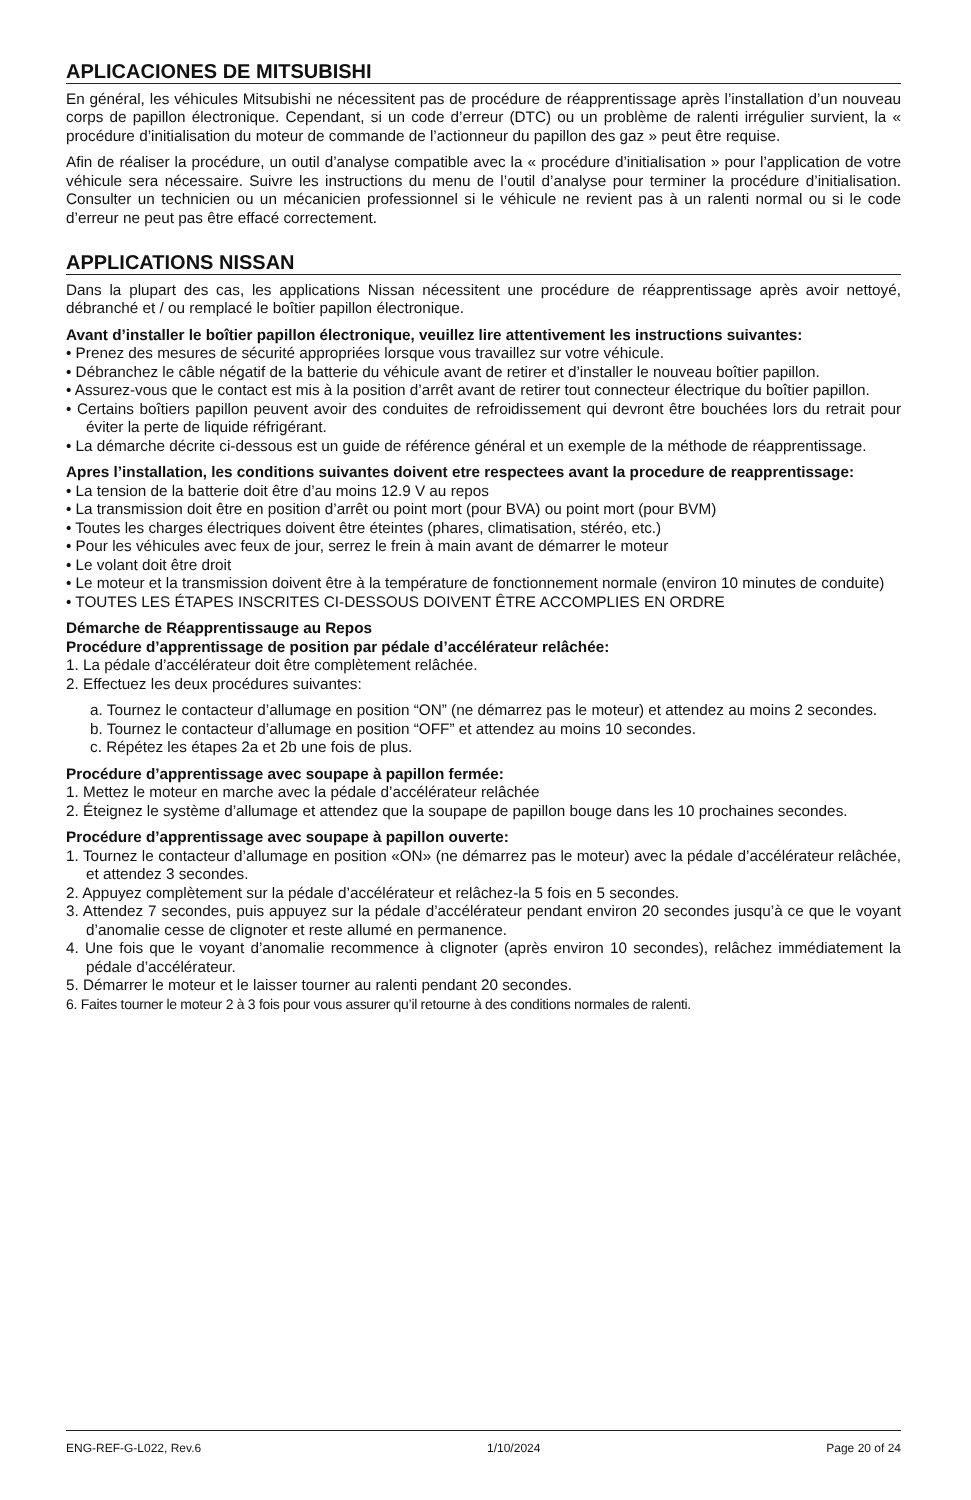APLICACIONES DE MITSUBISHI
En général, les véhicules Mitsubishi ne nécessitent pas de procédure de réapprentissage après l’installation d’un nouveau corps de papillon électronique. Cependant, si un code d’erreur (DTC) ou un problème de ralenti irrégulier survient, la « procédure d’initialisation du moteur de commande de l’actionneur du papillon des gaz » peut être requise.
Afin de réaliser la procédure, un outil d’analyse compatible avec la « procédure d’initialisation » pour l’application de votre véhicule sera nécessaire. Suivre les instructions du menu de l’outil d’analyse pour terminer la procédure d’initialisation. Consulter un technicien ou un mécanicien professionnel si le véhicule ne revient pas à un ralenti normal ou si le code d’erreur ne peut pas être effacé correctement.
APPLICATIONS NISSAN
Dans la plupart des cas, les applications Nissan nécessitent une procédure de réapprentissage après avoir nettoyé, débranché et / ou remplacé le boîtier papillon électronique.
Avant d’installer le boîtier papillon électronique, veuillez lire attentivement les instructions suivantes:
• Prenez des mesures de sécurité appropriées lorsque vous travaillez sur votre véhicule.
• Débranchez le câble négatif de la batterie du véhicule avant de retirer et d’installer le nouveau boîtier papillon.
• Assurez-vous que le contact est mis à la position d’arrêt avant de retirer tout connecteur électrique du boîtier papillon.
• Certains boîtiers papillon peuvent avoir des conduites de refroidissement qui devront être bouchées lors du retrait pour éviter la perte de liquide réfrigérant.
• La démarche décrite ci-dessous est un guide de référence général et un exemple de la méthode de réapprentissage.
Apres l’installation, les conditions suivantes doivent etre respectees avant la procedure de reapprentissage:
• La tension de la batterie doit être d’au moins 12.9 V au repos
• La transmission doit être en position d’arrêt ou point mort (pour BVA) ou point mort (pour BVM)
• Toutes les charges électriques doivent être éteintes (phares, climatisation, stéréo, etc.)
• Pour les véhicules avec feux de jour, serrez le frein à main avant de démarrer le moteur
• Le volant doit être droit
• Le moteur et la transmission doivent être à la température de fonctionnement normale (environ 10 minutes de conduite)
• TOUTES LES ÉTAPES INSCRITES CI-DESSOUS DOIVENT ÊTRE ACCOMPLIES EN ORDRE
Démarche de Réapprentissauge au Repos
Procédure d’apprentissage de position par pédale d’accélérateur relâchée:
1. La pédale d’accélérateur doit être complètement relâchée.
2. Effectuez les deux procédures suivantes:
a. Tournez le contacteur d’allumage en position “ON” (ne démarrez pas le moteur) et attendez au moins 2 secondes.
b. Tournez le contacteur d’allumage en position “OFF” et attendez au moins 10 secondes.
c. Répétez les étapes 2a et 2b une fois de plus.
Procédure d’apprentissage avec soupape à papillon fermée:
1. Mettez le moteur en marche avec la pédale d’accélérateur relâchée
2. Éteignez le système d’allumage et attendez que la soupape de papillon bouge dans les 10 prochaines secondes.
Procédure d’apprentissage avec soupape à papillon ouverte:
1. Tournez le contacteur d’allumage en position «ON» (ne démarrez pas le moteur) avec la pédale d’accélérateur relâchée, et attendez 3 secondes.
2. Appuyez complètement sur la pédale d’accélérateur et relâchez-la 5 fois en 5 secondes.
3. Attendez 7 secondes, puis appuyez sur la pédale d’accélérateur pendant environ 20 secondes jusqu’à ce que le voyant d’anomalie cesse de clignoter et reste allumé en permanence.
4. Une fois que le voyant d’anomalie recommence à clignoter (après environ 10 secondes), relâchez immédiatement la pédale d’accélérateur.
5. Démarrer le moteur et le laisser tourner au ralenti pendant 20 secondes.
6. Faites tourner le moteur 2 à 3 fois pour vous assurer qu’il retourne à des conditions normales de ralenti.
ENG-REF-G-L022, Rev.6 1/10/2024 Page 20 of 24